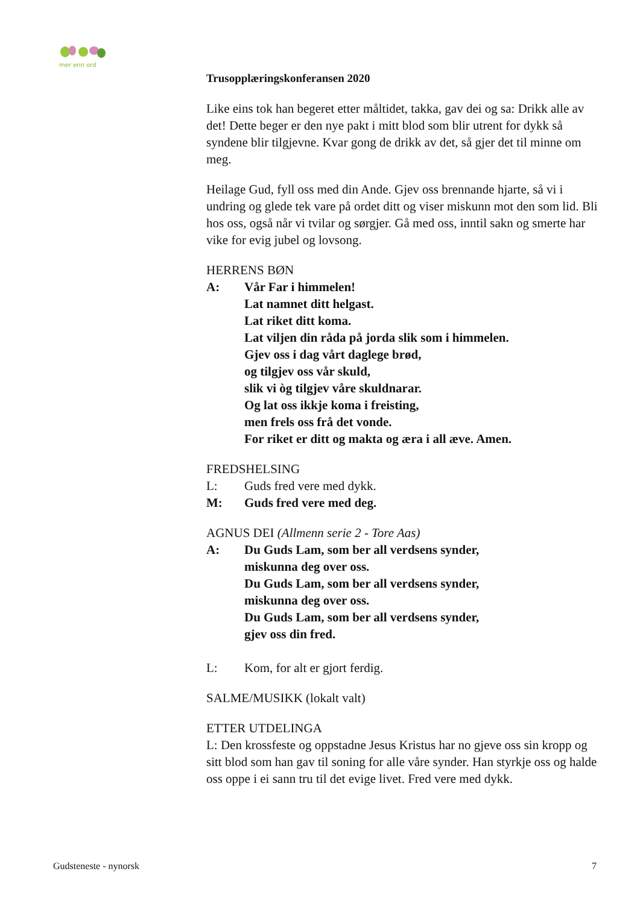mer enn ord
Trusopplæringskonferansen 2020
Like eins tok han begeret etter måltidet, takka, gav dei og sa: Drikk alle av det! Dette beger er den nye pakt i mitt blod som blir utrent for dykk så syndene blir tilgjevne. Kvar gong de drikk av det, så gjer det til minne om meg.
Heilage Gud, fyll oss med din Ande. Gjev oss brennande hjarte, så vi i undring og glede tek vare på ordet ditt og viser miskunn mot den som lid. Bli hos oss, også når vi tvilar og sørgjer. Gå med oss, inntil sakn og smerte har vike for evig jubel og lovsong.
HERRENS BØN
A: Vår Far i himmelen!
Lat namnet ditt helgast.
Lat riket ditt koma.
Lat viljen din råda på jorda slik som i himmelen.
Gjev oss i dag vårt daglege brød,
og tilgjev oss vår skuld,
slik vi òg tilgjev våre skuldnarar.
Og lat oss ikkje koma i freisting,
men frels oss frå det vonde.
For riket er ditt og makta og æra i all æve. Amen.
FREDSHELSING
L: Guds fred vere med dykk.
M: Guds fred vere med deg.
AGNUS DEI (Allmenn serie 2 - Tore Aas)
A: Du Guds Lam, som ber all verdsens synder,
miskunna deg over oss.
Du Guds Lam, som ber all verdsens synder,
miskunna deg over oss.
Du Guds Lam, som ber all verdsens synder,
gjev oss din fred.
L: Kom, for alt er gjort ferdig.
SALME/MUSIKK (lokalt valt)
ETTER UTDELINGA
L: Den krossfeste og oppstadne Jesus Kristus har no gjeve oss sin kropp og sitt blod som han gav til soning for alle våre synder. Han styrkje oss og halde oss oppe i ei sann tru til det evige livet. Fred vere med dykk.
Gudsteneste - nynorsk 7